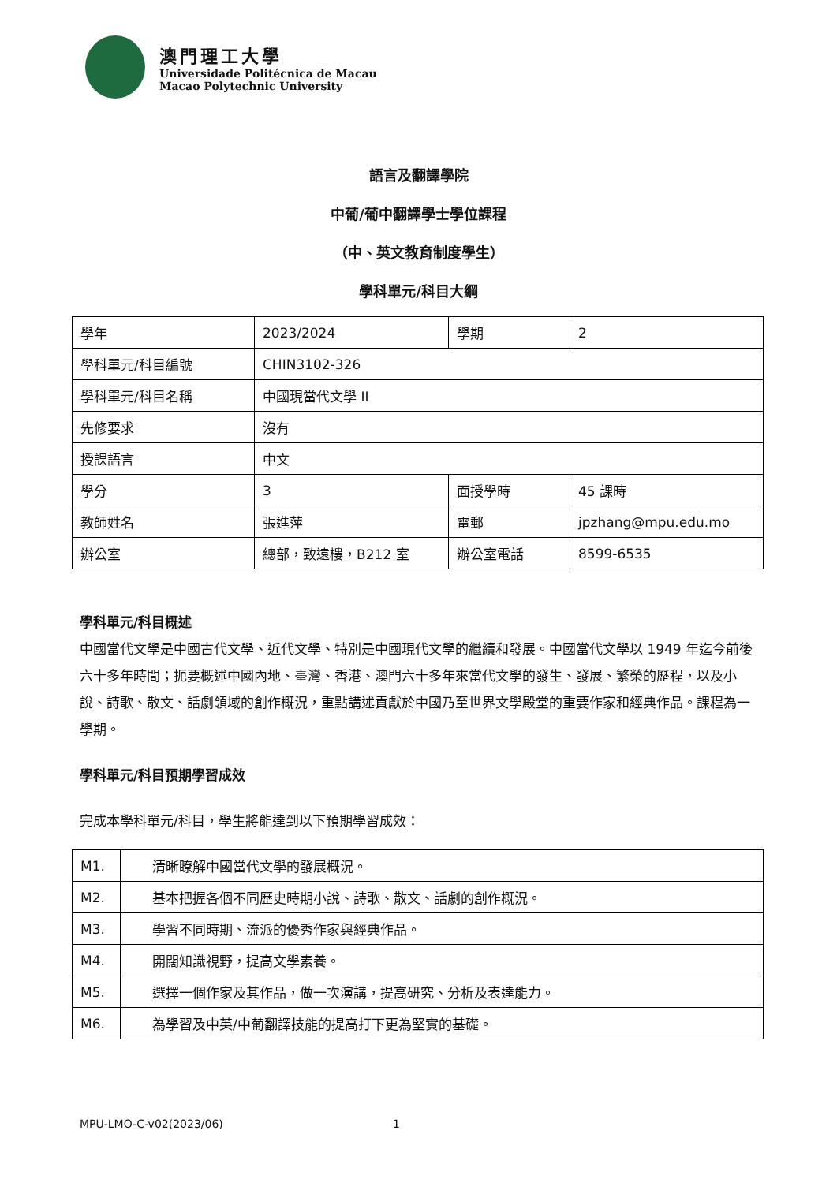澳門理工大學
Universidade Politécnica de Macau
Macao Polytechnic University
語言及翻譯學院
中葡/葡中翻譯學士學位課程
（中、英文教育制度學生）
學科單元/科目大綱
| 學年 | 2023/2024 | 學期 | 2 |
| 學科單元/科目編號 | CHIN3102-326 | | |
| 學科單元/科目名稱 | 中國現當代文學 II | | |
| 先修要求 | 沒有 | | |
| 授課語言 | 中文 | | |
| 學分 | 3 | 面授學時 | 45 課時 |
| 教師姓名 | 張進萍 | 電郵 | jpzhang@mpu.edu.mo |
| 辦公室 | 總部，致遠樓，B212 室 | 辦公室電話 | 8599-6535 |
學科單元/科目概述
中國當代文學是中國古代文學、近代文學、特別是中國現代文學的繼續和發展。中國當代文學以 1949 年迄今前後六十多年時間；扼要概述中國內地、臺灣、香港、澳門六十多年來當代文學的發生、發展、繁榮的歷程，以及小說、詩歌、散文、話劇領域的創作概況，重點講述貢獻於中國乃至世界文學殿堂的重要作家和經典作品。課程為一學期。
學科單元/科目預期學習成效
完成本學科單元/科目，學生將能達到以下預期學習成效：
| M1. | 清晰瞭解中國當代文學的發展概況。 |
| M2. | 基本把握各個不同歷史時期小說、詩歌、散文、話劇的創作概況。 |
| M3. | 學習不同時期、流派的優秀作家與經典作品。 |
| M4. | 開闊知識視野，提高文學素養。 |
| M5. | 選擇一個作家及其作品，做一次演講，提高研究、分析及表達能力。 |
| M6. | 為學習及中英/中葡翻譯技能的提高打下更為堅實的基礎。 |
MPU-LMO-C-v02(2023/06) 1